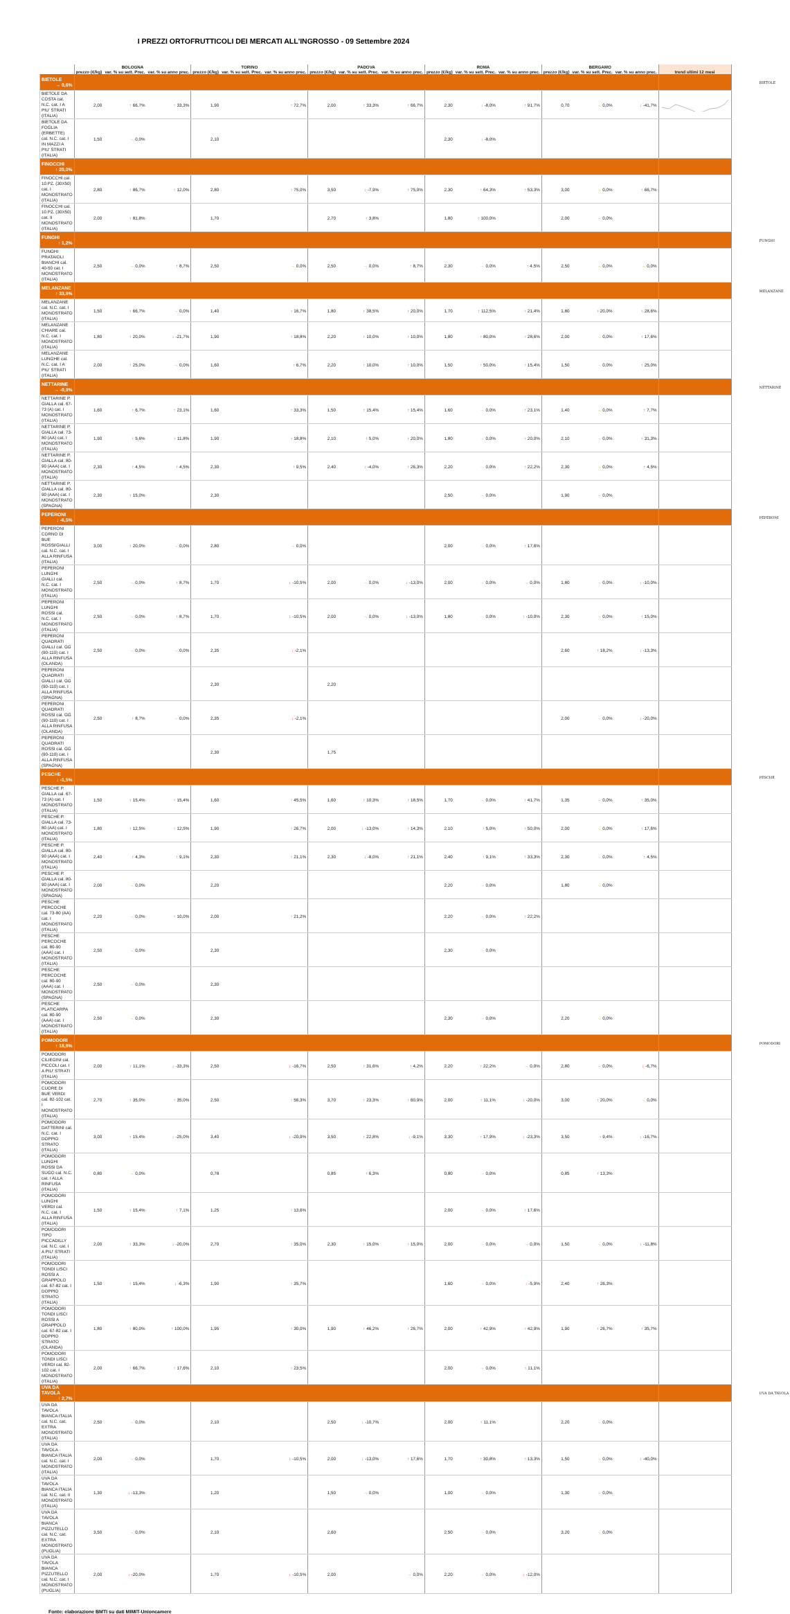I PREZZI ORTOFRUTTICOLI DEI MERCATI ALL'INGROSSO - 09 Settembre 2024
| | BOLOGNA | | | TORINO | | | PADOVA | | | ROMA | | | BERGAMO | | | trend ultimi 12 mesi | |
| --- | --- | --- | --- | --- | --- | --- | --- | --- | --- | --- | --- | --- | --- | --- | --- | --- | --- |
| | prezzo (€/kg) | var. % su sett. Prec. | var. % su anno prec. | prezzo (€/kg) | var. % su sett. Prec. | var. % su anno prec. | prezzo (€/kg) | var. % su sett. Prec. | var. % su anno prec. | prezzo (€/kg) | var. % su sett. Prec. | var. % su anno prec. | prezzo (€/kg) | var. % su sett. Prec. | var. % su anno prec. | | |
| BIETOLE → 0,6% | | | | | | | | | | | | | | | | | BIETOLE |
| BIETOLE DA COSTA cal. N.C. cat. I A PIU' STRATI (ITALIA) | 2,00 | ↑ 66,7% | ↑ 33,3% | 1,90 | | ↑ 72,7% | 2,00 | ↑ 33,3% | ↑ 66,7% | 2,30 | ↓ -8,0% | ↑ 91,7% | 0,70 | → 0,0% | ↓ -41,7% | | |
| BIETOLE DA FOGLIA (ERBETTE) cal. N.C. cat. I IN MAZZI A PIU' STRATI (ITALIA) | 1,50 | → 0,0% | | 2,10 | | | | | | 2,30 | ↓ -8,0% | | | | | | |
| FINOCCHI ↑ 20,0% | | | | | | | | | | | | | | | | | |
| FINOCCHI cal. 10 PZ. (30X50) cat. I MONOSTRATO (ITALIA) | 2,80 | ↑ 86,7% | ↑ 12,0% | 2,80 | | ↑ 75,0% | 3,50 | ↓ -7,9% | ↑ 75,0% | 2,30 | ↑ 64,3% | ↑ 53,3% | 3,00 | → 0,0% | ↑ 66,7% | | |
| FINOCCHI cal. 10 PZ. (30X50) cat. II MONOSTRATO (ITALIA) | 2,00 | ↑ 81,8% | | 1,70 | | | 2,70 | ↑ 3,8% | | 1,80 | ↑ 100,0% | | 2,00 | → 0,0% | | | |
| FUNGHI ↑ 1,2% | | | | | | | | | | | | | | | | | FUNGHI |
| FUNGHI PRATAIOLI BIANCHI cal. 40-50 cat. I MONOSTRATO (ITALIA) | 2,50 | → 0,0% | ↑ 8,7% | 2,50 | | → 0,0% | 2,50 | → 0,0% | ↑ 8,7% | 2,30 | → 0,0% | ↑ 4,5% | 2,50 | → 0,0% | → 0,0% | | |
| MELANZANE ↑ 33,8% | | | | | | | | | | | | | | | | | MELANZANE |
| MELANZANE cal. N.C. cat. I MONOSTRATO (ITALIA) | 1,50 | ↑ 66,7% | → 0,0% | 1,40 | | ↑ 16,7% | 1,80 | ↑ 38,5% | ↑ 20,0% | 1,70 | ↑ 112,5% | ↑ 21,4% | 1,80 | ↑ 20,0% | ↑ 28,6% | | |
| MELANZANE CHIARE cal. N.C. cat. I MONOSTRATO (ITALIA) | 1,80 | ↑ 20,0% | ↓ -21,7% | 1,90 | | ↑ 18,8% | 2,20 | ↑ 10,0% | ↑ 10,0% | 1,80 | ↑ 80,0% | ↑ 28,6% | 2,00 | → 0,0% | ↑ 17,6% | | |
| MELANZANE LUNGHE cal. N.C. cat. I A PIU' STRATI (ITALIA) | 2,00 | ↑ 25,0% | → 0,0% | 1,60 | | ↑ 6,7% | 2,20 | ↑ 10,0% | ↑ 10,0% | 1,50 | ↑ 50,0% | ↑ 15,4% | 1,50 | → 0,0% | ↑ 25,0% | | |
| NETTARINE → -0,9% | | | | | | | | | | | | | | | | | NETTARINE |
| NETTARINE P. GIALLA cal. 67-73 (A) cat. I MONOSTRATO (ITALIA) | 1,60 | ↑ 6,7% | ↑ 23,1% | 1,60 | | ↑ 33,3% | 1,50 | ↑ 15,4% | ↑ 15,4% | 1,60 | → 0,0% | ↑ 23,1% | 1,40 | → 0,0% | ↑ 7,7% | | |
| NETTARINE P. GIALLA cal. 73-80 (AA) cat. I MONOSTRATO (ITALIA) | 1,90 | ↑ 5,6% | ↑ 11,8% | 1,90 | | ↑ 18,8% | 2,10 | ↑ 5,0% | ↑ 20,0% | 1,80 | → 0,0% | ↑ 20,0% | 2,10 | → 0,0% | ↑ 31,3% | | |
| NETTARINE P. GIALLA cal. 80-90 (AAA) cat. I MONOSTRATO (ITALIA) | 2,30 | ↑ 4,5% | ↑ 4,5% | 2,30 | | ↑ 9,5% | 2,40 | ↓ -4,0% | ↑ 26,3% | 2,20 | → 0,0% | ↑ 22,2% | 2,30 | → 0,0% | ↑ 4,5% | | |
| NETTARINE P. GIALLA cal. 80-90 (AAA) cat. I MONOSTRATO (SPAGNA) | 2,30 | ↑ 15,0% | | 2,30 | | | | | | 2,50 | → 0,0% | | 1,90 | → 0,0% | | | |
| PEPERONI ↓ -6,5% | | | | | | | | | | | | | | | | | PEPERONI |
| PEPERONI CORNO DI BUE ROSSI/GIALLI cal. N.C. cat. I ALLA RINFUSA (ITALIA) | 3,00 | ↑ 20,0% | → 0,0% | 2,80 | | → 0,0% | | | | 2,00 | → 0,0% | ↑ 17,6% | | | | | |
| PEPERONI LUNGHI GIALLI cal. N.C. cat. I MONOSTRATO (ITALIA) | 2,50 | → 0,0% | ↑ 8,7% | 1,70 | | ↓ -10,5% | 2,00 | → 0,0% | ↓ -13,0% | 2,00 | → 0,0% | → 0,0% | 1,80 | → 0,0% | ↓ -10,0% | | |
| PEPERONI LUNGHI ROSSI cal. N.C. cat. I MONOSTRATO (ITALIA) | 2,50 | → 0,0% | ↑ 8,7% | 1,70 | | ↓ -10,5% | 2,00 | → 0,0% | ↓ -13,0% | 1,80 | → 0,0% | ↓ -10,0% | 2,30 | → 0,0% | ↑ 15,0% | | |
| PEPERONI QUADRATI GIALLI cal. GG (90-110) cat. I ALLA RINFUSA (OLANDA) | 2,50 | → 0,0% | → 0,0% | 2,35 | | ↓ -2,1% | | | | | | | 2,60 | ↑ 18,2% | ↓ -13,3% | | |
| PEPERONI QUADRATI GIALLI cal. GG (90-110) cat. I ALLA RINFUSA (SPAGNA) | | | | 2,30 | | | 2,20 | | | | | | | | | | |
| PEPERONI QUADRATI ROSSI cal. GG (90-110) cat. I ALLA RINFUSA (OLANDA) | 2,50 | ↑ 8,7% | → 0,0% | 2,35 | | ↓ -2,1% | | | | | | | 2,00 | → 0,0% | ↓ -20,0% | | |
| PEPERONI QUADRATI ROSSI cal. GG (90-110) cat. I ALLA RINFUSA (SPAGNA) | | | | 2,30 | | | 1,75 | | | | | | | | | | |
| PESCHE ↓ -1,5% | | | | | | | | | | | | | | | | | PESCHE |
| PESCHE P. GIALLA cal. 67-73 (A) cat. I MONOSTRATO (ITALIA) | 1,50 | ↑ 15,4% | ↑ 15,4% | 1,60 | | ↑ 45,5% | 1,60 | ↑ 10,3% | ↑ 18,5% | 1,70 | → 0,0% | ↑ 41,7% | 1,35 | → 0,0% | ↑ 35,0% | | |
| PESCHE P. GIALLA cal. 73-80 (AA) cat. I MONOSTRATO (ITALIA) | 1,80 | ↑ 12,5% | ↑ 12,5% | 1,90 | | ↑ 26,7% | 2,00 | ↓ -13,0% | ↑ 14,3% | 2,10 | ↑ 5,0% | ↑ 50,0% | 2,00 | → 0,0% | ↑ 17,6% | | |
| PESCHE P. GIALLA cal. 80-90 (AAA) cat. I MONOSTRATO (ITALIA) | 2,40 | ↑ 4,3% | ↑ 9,1% | 2,30 | | ↑ 21,1% | 2,30 | ↓ -8,0% | ↑ 21,1% | 2,40 | ↑ 9,1% | ↑ 33,3% | 2,30 | → 0,0% | ↑ 4,5% | | |
| PESCHE P. GIALLA cal. 80-90 (AAA) cat. I MONOSTRATO (SPAGNA) | 2,00 | → 0,0% | | 2,20 | | | | | | 2,20 | → 0,0% | | 1,80 | → 0,0% | | | |
| PESCHE PERCOCHE cal. 73-80 (AA) cat. I MONOSTRATO (ITALIA) | 2,20 | → 0,0% | ↑ 10,0% | 2,00 | | ↑ 21,2% | | | | 2,20 | → 0,0% | ↑ 22,2% | | | | | |
| PESCHE PERCOCHE cal. 80-90 (AAA) cat. I MONOSTRATO (ITALIA) | 2,50 | → 0,0% | | 2,30 | | | | | | 2,30 | → 0,0% | | | | | | |
| PESCHE PERCOCHE cal. 80-90 (AAA) cat. I MONOSTRATO (SPAGNA) | 2,50 | → 0,0% | | 2,30 | | | | | | | | | | | | | |
| PESCHE PLATICARPA cal. 80-90 (AAA) cat. I MONOSTRATO (ITALIA) | 2,50 | → 0,0% | | 2,30 | | | | | | 2,30 | → 0,0% | | 2,20 | → 0,0% | | | |
| POMODORI ↑ 18,8% | | | | | | | | | | | | | | | | | POMODORI |
| POMODORI CILIEGINI cal. PICCOLI cat. I A PIU' STRATI (ITALIA) | 2,00 | ↑ 11,1% | ↓ -33,3% | 2,50 | | ↓ -16,7% | 2,50 | ↑ 31,6% | ↑ 4,2% | 2,20 | ↑ 22,2% | → 0,0% | 2,80 | → 0,0% | ↓ -6,7% | | |
| POMODORI CUORE DI BUE VERDI cal. 82-102 cat. I MONOSTRATO (ITALIA) | 2,70 | ↑ 35,0% | ↑ 35,0% | 2,50 | | ↑ 56,3% | 3,70 | ↑ 23,3% | ↑ 60,9% | 2,00 | ↑ 11,1% | ↓ -20,0% | 3,00 | ↑ 20,0% | → 0,0% | | |
| POMODORI DATTERINI cal. N.C. cat. I DOPPIO STRATO (ITALIA) | 3,00 | ↑ 15,4% | ↓ -25,0% | 3,40 | | ↓ -20,9% | 3,50 | ↑ 22,8% | ↓ -9,1% | 3,30 | ↑ 17,9% | ↓ -23,3% | 3,50 | ↑ 9,4% | ↓ -16,7% | | |
| POMODORI LUNGHI ROSSI DA SUGO cal. N.C. cat. I ALLA RINFUSA (ITALIA) | 0,80 | → 0,0% | | 0,78 | | | 0,85 | ↑ 6,3% | | 0,80 | → 0,0% | | 0,85 | ↑ 13,3% | | | |
| POMODORI LUNGHI VERDI cal. N.C. cat. I ALLA RINFUSA (ITALIA) | 1,50 | ↑ 15,4% | ↑ 7,1% | 1,25 | | ↑ 13,6% | | | | 2,00 | → 0,0% | ↑ 17,6% | | | | | |
| POMODORI TIPO PICCADILLY cal. N.C. cat. I A PIU' STRATI (ITALIA) | 2,00 | ↑ 33,3% | ↓ -20,0% | 2,70 | | ↑ 35,0% | 2,30 | ↑ 15,0% | ↑ 15,0% | 2,00 | → 0,0% | → 0,0% | 1,50 | → 0,0% | ↓ -11,8% | | |
| POMODORI TONDI LISCI ROSSI A GRAPPOLO cal. 67-82 cat. I DOPPIO STRATO (ITALIA) | 1,50 | ↑ 15,4% | ↓ -6,3% | 1,90 | | ↑ 35,7% | | | | 1,60 | → 0,0% | ↓ -5,9% | 2,40 | ↑ 26,3% | | | |
| POMODORI TONDI LISCI ROSSI A GRAPPOLO cal. 67-82 cat. I DOPPIO STRATO (OLANDA) | 1,80 | ↑ 80,0% | ↑ 100,0% | 1,95 | | ↑ 30,0% | 1,90 | ↑ 46,2% | ↑ 26,7% | 2,00 | ↑ 42,9% | ↑ 42,9% | 1,90 | ↑ 26,7% | ↑ 35,7% | | |
| POMODORI TONDI LISCI VERDI cal. 82-102 cat. I MONOSTRATO (ITALIA) | 2,00 | ↑ 66,7% | ↑ 17,6% | 2,10 | | ↑ 23,5% | | | | 2,00 | → 0,0% | ↑ 11,1% | | | | | |
| UVA DA TAVOLA ↑ 2,7% | | | | | | | | | | | | | | | | | UVA DA TAVOLA |
| UVA DA TAVOLA BIANCA ITALIA cal. N.C. cat. EXTRA MONOSTRATO (ITALIA) | 2,50 | → 0,0% | | 2,10 | | | 2,50 | ↓ -10,7% | | 2,00 | ↑ 11,1% | | 2,20 | → 0,0% | | | |
| UVA DA TAVOLA BIANCA ITALIA cal. N.C. cat. I MONOSTRATO (ITALIA) | 2,00 | → 0,0% | | 1,70 | | ↓ -10,5% | 2,00 | ↓ -13,0% | ↑ 17,6% | 1,70 | ↑ 30,8% | ↑ 13,3% | 1,50 | → 0,0% | ↓ -40,0% | | |
| UVA DA TAVOLA BIANCA ITALIA cal. N.C. cat. II MONOSTRATO (ITALIA) | 1,30 | ↓ -13,3% | | 1,20 | | | 1,50 | → 0,0% | | 1,00 | → 0,0% | | 1,30 | → 0,0% | | | |
| UVA DA TAVOLA BIANCA PIZZUTELLO cal. N.C. cat. EXTRA MONOSTRATO (PUGLIA) | 3,50 | → 0,0% | | 2,10 | | | 2,60 | | | 2,50 | → 0,0% | | 3,20 | → 0,0% | | | |
| UVA DA TAVOLA BIANCA PIZZUTELLO cal. N.C. cat. I MONOSTRATO (PUGLIA) | 2,00 | ↓ -20,0% | | 1,70 | | ↓ -10,5% | 2,00 | | → 0,0% | 2,20 | → 0,0% | ↓ -12,0% | | | | | |
Fonte: elaborazione BMTI su dati MIMIT-Unioncamere